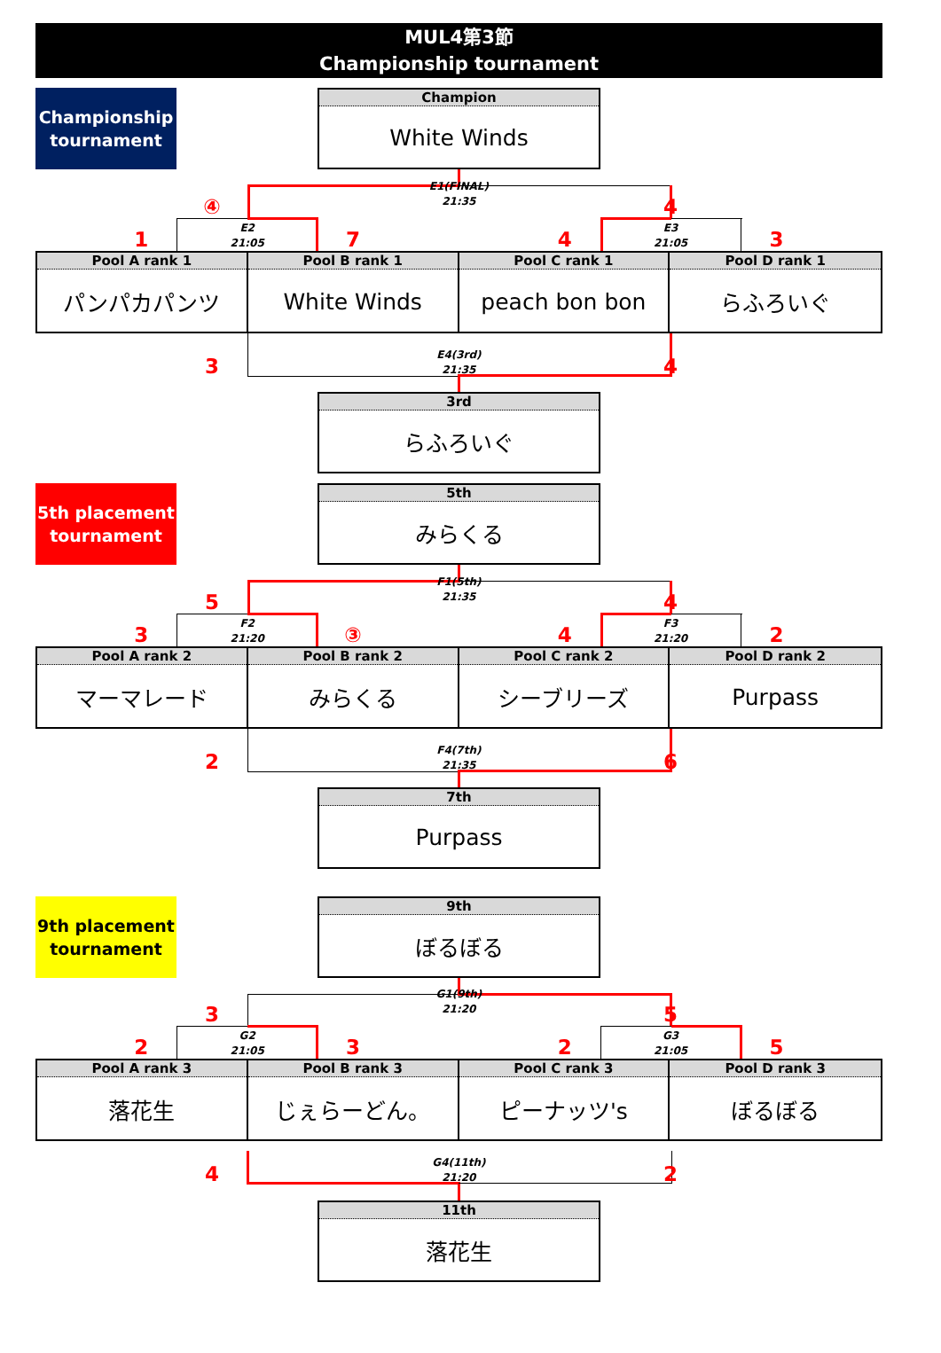MUL4第3節
Championship tournament
Championship
tournament
Champion
White Winds
④
E1(FINAL)
21:35
4
1
E2
21:05
7
4
E3
21:05
3
Pool A rank 1
パンパカパンツ
Pool B rank 1
White Winds
Pool C rank 1
peach bon bon
Pool D rank 1
らふろいぐ
3
E4(3rd)
21:35
4
3rd
らふろいぐ
5th placement
tournament
5th
みらくる
5
F1(5th)
21:35
4
3
F2
21:20
③
4
F3
21:20
2
Pool A rank 2
マーマレード
Pool B rank 2
みらくる
Pool C rank 2
シーブリーズ
Pool D rank 2
Purpass
2
F4(7th)
21:35
6
7th
Purpass
9th placement
tournament
9th
ぼるぼる
3
G1(9th)
21:20
5
2
G2
21:05
3
2
G3
21:05
5
Pool A rank 3
落花生
Pool B rank 3
じぇらーどん。
Pool C rank 3
ピーナッツ's
Pool D rank 3
ぼるぼる
4
G4(11th)
21:20
2
11th
落花生